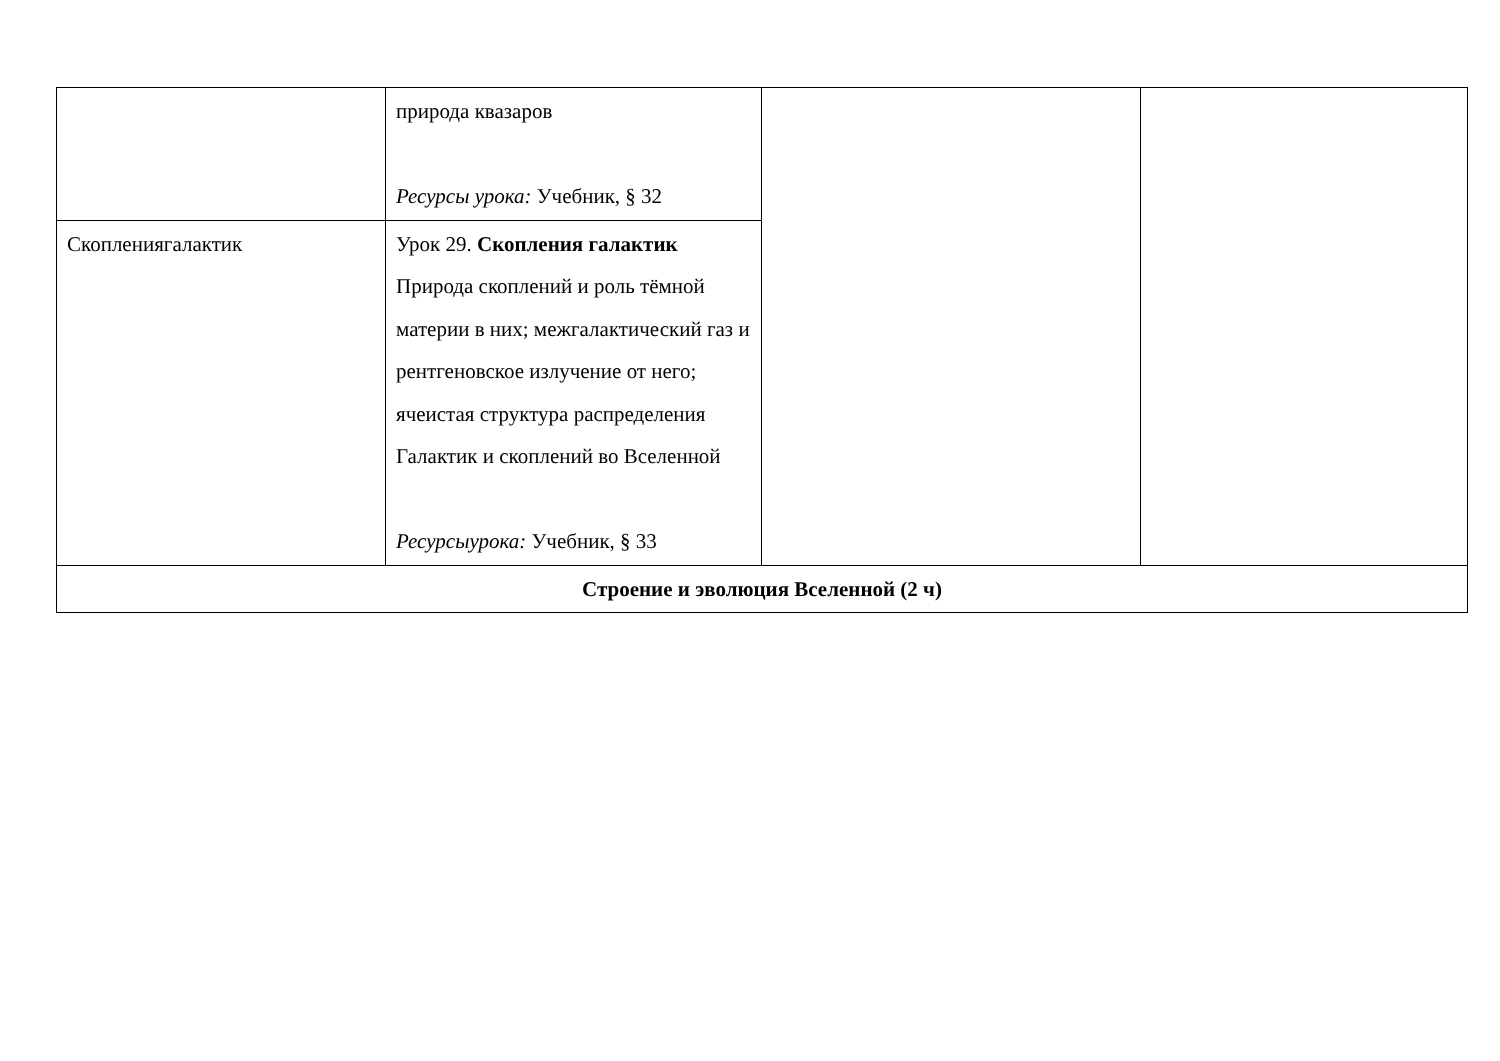| | природа квазаров Ресурсы урока: Учебник, § 32 | | |
| Скоплениягалактик | Урок 29. Скопления галактик Природа скоплений и роль тёмной материи в них; межгалактический газ и рентгеновское излучение от него; ячеистая структура распределения Галактик и скоплений во Вселенной Ресурсыурока: Учебник, § 33 | | |
| Строение и эволюция Вселенной (2 ч) | | | |